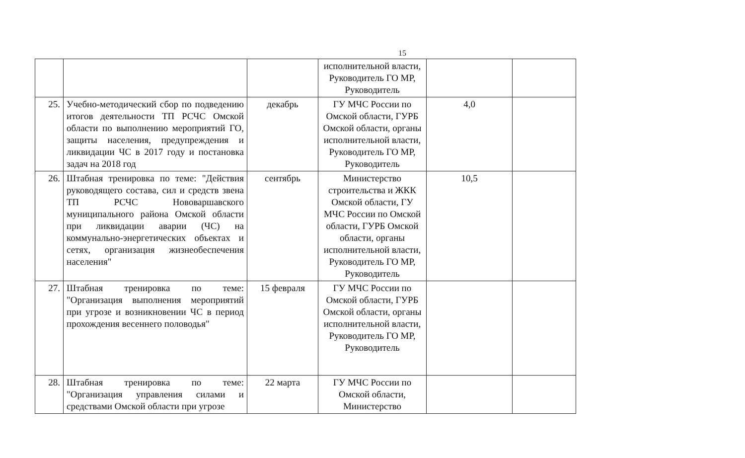15
| | | | исполнительной власти, Руководитель ГО МР, Руководитель | | |
| 25. | Учебно-методический сбор по подведению итогов деятельности ТП РСЧС Омской области по выполнению мероприятий ГО, защиты населения, предупреждения и ликвидации ЧС в 2017 году и постановка задач на 2018 год | декабрь | ГУ МЧС России по Омской области, ГУРБ Омской области, органы исполнительной власти, Руководитель ГО МР, Руководитель | 4,0 | |
| 26. | Штабная тренировка по теме: "Действия руководящего состава, сил и средств звена ТП РСЧС Нововаршавского муниципального района Омской области при ликвидации аварии (ЧС) на коммунально-энергетических объектах и сетях, организация жизнеобеспечения населения" | сентябрь | Министерство строительства и ЖКК Омской области, ГУ МЧС России по Омской области, ГУРБ Омской области, органы исполнительной власти, Руководитель ГО МР, Руководитель | 10,5 | |
| 27. | Штабная тренировка по теме: "Организация выполнения мероприятий при угрозе и возникновении ЧС в период прохождения весеннего половодья" | 15 февраля | ГУ МЧС России по Омской области, ГУРБ Омской области, органы исполнительной власти, Руководитель ГО МР, Руководитель | | |
| 28. | Штабная тренировка по теме: "Организация управления силами и средствами Омской области при угрозе | 22 марта | ГУ МЧС России по Омской области, Министерство | | |